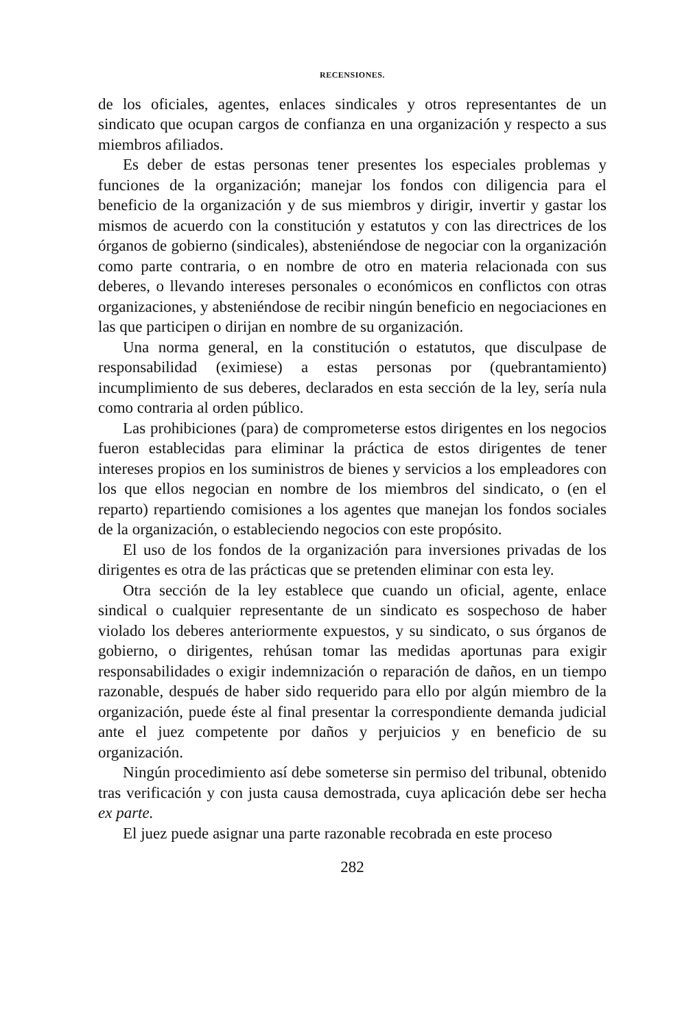RECENSIONES.
de los oficiales, agentes, enlaces sindicales y otros representantes de un sindicato que ocupan cargos de confianza en una organización y respecto a sus miembros afiliados.
Es deber de estas personas tener presentes los especiales problemas y funciones de la organización; manejar los fondos con diligencia para el beneficio de la organización y de sus miembros y dirigir, invertir y gastar los mismos de acuerdo con la constitución y estatutos y con las directrices de los órganos de gobierno (sindicales), absteniéndose de negociar con la organización como parte contraria, o en nombre de otro en materia relacionada con sus deberes, o llevando intereses personales o económicos en conflictos con otras organizaciones, y absteniéndose de recibir ningún beneficio en negociaciones en las que participen o dirijan en nombre de su organización.
Una norma general, en la constitución o estatutos, que disculpase de responsabilidad (eximiese) a estas personas por (quebrantamiento) incumplimiento de sus deberes, declarados en esta sección de la ley, sería nula como contraria al orden público.
Las prohibiciones (para) de comprometerse estos dirigentes en los negocios fueron establecidas para eliminar la práctica de estos dirigentes de tener intereses propios en los suministros de bienes y servicios a los empleadores con los que ellos negocian en nombre de los miembros del sindicato, o (en el reparto) repartiendo comisiones a los agentes que manejan los fondos sociales de la organización, o estableciendo negocios con este propósito.
El uso de los fondos de la organización para inversiones privadas de los dirigentes es otra de las prácticas que se pretenden eliminar con esta ley.
Otra sección de la ley establece que cuando un oficial, agente, enlace sindical o cualquier representante de un sindicato es sospechoso de haber violado los deberes anteriormente expuestos, y su sindicato, o sus órganos de gobierno, o dirigentes, rehúsan tomar las medidas aportunas para exigir responsabilidades o exigir indemnización o reparación de daños, en un tiempo razonable, después de haber sido requerido para ello por algún miembro de la organización, puede éste al final presentar la correspondiente demanda judicial ante el juez competente por daños y perjuicios y en beneficio de su organización.
Ningún procedimiento así debe someterse sin permiso del tribunal, obtenido tras verificación y con justa causa demostrada, cuya aplicación debe ser hecha ex parte.
El juez puede asignar una parte razonable recobrada en este proceso
282